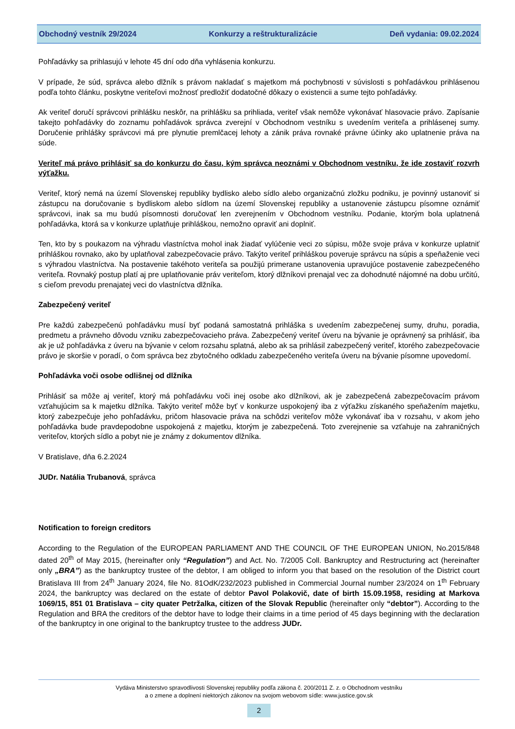Obchodný vestník 29/2024 Konkurzy a reštrukturalizácie Deň vydania: 09.02.2024
Pohľadávky sa prihlasujú v lehote 45 dní odo dňa vyhlásenia konkurzu.
V prípade, že súd, správca alebo dlžník s právom nakladať s majetkom má pochybnosti v súvislosti s pohľadávkou prihlásenou podľa tohto článku, poskytne veriteľovi možnosť predložiť dodatočné dôkazy o existencii a sume tejto pohľadávky.
Ak veriteľ doručí správcovi prihlášku neskôr, na prihlášku sa prihliada, veriteľ však nemôže vykonávať hlasovacie právo. Zapísanie takejto pohľadávky do zoznamu pohľadávok správca zverejní v Obchodnom vestníku s uvedením veriteľa a prihlásenej sumy. Doručenie prihlášky správcovi má pre plynutie premlčacej lehoty a zánik práva rovnaké právne účinky ako uplatnenie práva na súde.
Veriteľ má právo prihlásiť sa do konkurzu do času, kým správca neoznámi v Obchodnom vestníku, že ide zostaviť rozvrh výťažku.
Veriteľ, ktorý nemá na území Slovenskej republiky bydlisko alebo sídlo alebo organizačnú zložku podniku, je povinný ustanoviť si zástupcu na doručovanie s bydliskom alebo sídlom na území Slovenskej republiky a ustanovenie zástupcu písomne oznámiť správcovi, inak sa mu budú písomnosti doručovať len zverejnením v Obchodnom vestníku. Podanie, ktorým bola uplatnená pohľadávka, ktorá sa v konkurze uplatňuje prihláškou, nemožno opraviť ani doplniť.
Ten, kto by s poukazom na výhradu vlastníctva mohol inak žiadať vylúčenie veci zo súpisu, môže svoje práva v konkurze uplatniť prihláškou rovnako, ako by uplatňoval zabezpečovacie právo. Takýto veriteľ prihláškou poveruje správcu na súpis a speňaženie veci s výhradou vlastníctva. Na postavenie takéhoto veriteľa sa použijú primerane ustanovenia upravujúce postavenie zabezpečeného veriteľa. Rovnaký postup platí aj pre uplatňovanie práv veriteľom, ktorý dlžníkovi prenajal vec za dohodnuté nájomné na dobu určitú, s cieľom prevodu prenajatej veci do vlastníctva dlžníka.
Zabezpečený veriteľ
Pre každú zabezpečenú pohľadávku musí byť podaná samostatná prihláška s uvedením zabezpečenej sumy, druhu, poradia, predmetu a právneho dôvodu vzniku zabezpečovacieho práva. Zabezpečený veriteľ úveru na bývanie je oprávnený sa prihlásiť, iba ak je už pohľadávka z úveru na bývanie v celom rozsahu splatná, alebo ak sa prihlásil zabezpečený veriteľ, ktorého zabezpečovacie právo je skoršie v poradí, o čom správca bez zbytočného odkladu zabezpečeného veriteľa úveru na bývanie písomne upovedomí.
Pohľadávka voči osobe odlišnej od dlžníka
Prihlásiť sa môže aj veriteľ, ktorý má pohľadávku voči inej osobe ako dlžníkovi, ak je zabezpečená zabezpečovacím právom vzťahujúcim sa k majetku dlžníka. Takýto veriteľ môže byť v konkurze uspokojený iba z výťažku získaného speňažením majetku, ktorý zabezpečuje jeho pohľadávku, pričom hlasovacie práva na schôdzi veriteľov môže vykonávať iba v rozsahu, v akom jeho pohľadávka bude pravdepodobne uspokojená z majetku, ktorým je zabezpečená. Toto zverejnenie sa vzťahuje na zahraničných veriteľov, ktorých sídlo a pobyt nie je známy z dokumentov dlžníka.
V Bratislave, dňa 6.2.2024
JUDr. Natália Trubanová, správca
Notification to foreign creditors
According to the Regulation of the EUROPEAN PARLIAMENT AND THE COUNCIL OF THE EUROPEAN UNION, No.2015/848 dated 20<sup>th</sup> of May 2015, (hereinafter only “Regulation”) and Act. No. 7/2005 Coll. Bankruptcy and Restructuring act (hereinafter only „BRA”) as the bankruptcy trustee of the debtor, I am obliged to inform you that based on the resolution of the District court Bratislava III from 24<sup>th</sup> January 2024, file No. 81OdK/232/2023 published in Commercial Journal number 23/2024 on 1<sup>th</sup> February 2024, the bankruptcy was declared on the estate of debtor Pavol Polakovič, date of birth 15.09.1958, residing at Markova 1069/15, 851 01 Bratislava – city quater Petržalka, citizen of the Slovak Republic (hereinafter only “debtor”). According to the Regulation and BRA the creditors of the debtor have to lodge their claims in a time period of 45 days beginning with the declaration of the bankruptcy in one original to the bankruptcy trustee to the address JUDr.
Vydáva Ministerstvo spravodlivosti Slovenskej republiky podľa zákona č. 200/2011 Z. z. o Obchodnom vestníku
a o zmene a doplnení niektorých zákonov na svojom webovom sídle: www.justice.gov.sk
2